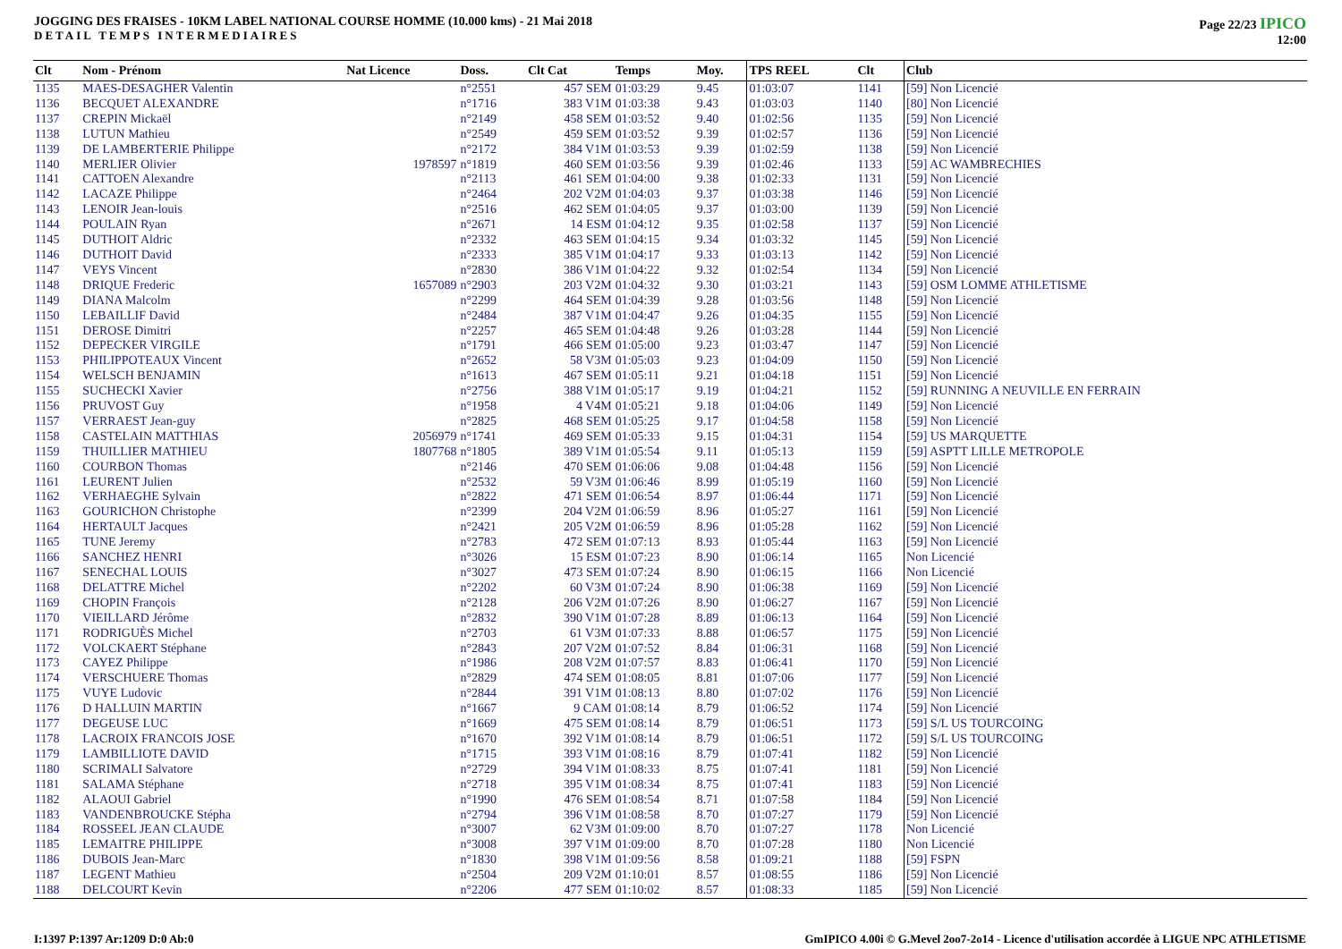JOGGING DES FRAISES - 10KM LABEL NATIONAL COURSE HOMME (10.000 kms) - 21 Mai 2018
DETAIL TEMPS INTERMEDIAIRES
Page 22/23 IPICO
12:00
| Clt | Nom - Prénom | Nat Licence | Doss. | Clt Cat | Temps | Moy. | TPS REEL | Clt | Club |
| --- | --- | --- | --- | --- | --- | --- | --- | --- | --- |
| 1135 | MAES-DESAGHER Valentin | | n°2551 | 457 SEM | 01:03:29 | 9.45 | 01:03:07 | 1141 | [59] Non Licencié |
| 1136 | BECQUET ALEXANDRE | | n°1716 | 383 V1M | 01:03:38 | 9.43 | 01:03:03 | 1140 | [80] Non Licencié |
| 1137 | CREPIN Mickaël | | n°2149 | 458 SEM | 01:03:52 | 9.40 | 01:02:56 | 1135 | [59] Non Licencié |
| 1138 | LUTUN Mathieu | | n°2549 | 459 SEM | 01:03:52 | 9.39 | 01:02:57 | 1136 | [59] Non Licencié |
| 1139 | DE LAMBERTERIE Philippe | | n°2172 | 384 V1M | 01:03:53 | 9.39 | 01:02:59 | 1138 | [59] Non Licencié |
| 1140 | MERLIER Olivier | 1978597 | n°1819 | 460 SEM | 01:03:56 | 9.39 | 01:02:46 | 1133 | [59] AC WAMBRECHIES |
| 1141 | CATTOEN Alexandre | | n°2113 | 461 SEM | 01:04:00 | 9.38 | 01:02:33 | 1131 | [59] Non Licencié |
| 1142 | LACAZE Philippe | | n°2464 | 202 V2M | 01:04:03 | 9.37 | 01:03:38 | 1146 | [59] Non Licencié |
| 1143 | LENOIR Jean-louis | | n°2516 | 462 SEM | 01:04:05 | 9.37 | 01:03:00 | 1139 | [59] Non Licencié |
| 1144 | POULAIN Ryan | | n°2671 | 14 ESM | 01:04:12 | 9.35 | 01:02:58 | 1137 | [59] Non Licencié |
| 1145 | DUTHOIT Aldric | | n°2332 | 463 SEM | 01:04:15 | 9.34 | 01:03:32 | 1145 | [59] Non Licencié |
| 1146 | DUTHOIT David | | n°2333 | 385 V1M | 01:04:17 | 9.33 | 01:03:13 | 1142 | [59] Non Licencié |
| 1147 | VEYS Vincent | | n°2830 | 386 V1M | 01:04:22 | 9.32 | 01:02:54 | 1134 | [59] Non Licencié |
| 1148 | DRIQUE Frederic | 1657089 | n°2903 | 203 V2M | 01:04:32 | 9.30 | 01:03:21 | 1143 | [59] OSM LOMME ATHLETISME |
| 1149 | DIANA Malcolm | | n°2299 | 464 SEM | 01:04:39 | 9.28 | 01:03:56 | 1148 | [59] Non Licencié |
| 1150 | LEBAILLIF David | | n°2484 | 387 V1M | 01:04:47 | 9.26 | 01:04:35 | 1155 | [59] Non Licencié |
| 1151 | DEROSE Dimitri | | n°2257 | 465 SEM | 01:04:48 | 9.26 | 01:03:28 | 1144 | [59] Non Licencié |
| 1152 | DEPECKER VIRGILE | | n°1791 | 466 SEM | 01:05:00 | 9.23 | 01:03:47 | 1147 | [59] Non Licencié |
| 1153 | PHILIPPOTEAUX Vincent | | n°2652 | 58 V3M | 01:05:03 | 9.23 | 01:04:09 | 1150 | [59] Non Licencié |
| 1154 | WELSCH BENJAMIN | | n°1613 | 467 SEM | 01:05:11 | 9.21 | 01:04:18 | 1151 | [59] Non Licencié |
| 1155 | SUCHECKI Xavier | | n°2756 | 388 V1M | 01:05:17 | 9.19 | 01:04:21 | 1152 | [59] RUNNING A NEUVILLE EN FERRAIN |
| 1156 | PRUVOST Guy | | n°1958 | 4 V4M | 01:05:21 | 9.18 | 01:04:06 | 1149 | [59] Non Licencié |
| 1157 | VERRAEST Jean-guy | | n°2825 | 468 SEM | 01:05:25 | 9.17 | 01:04:58 | 1158 | [59] Non Licencié |
| 1158 | CASTELAIN MATTHIAS | 2056979 | n°1741 | 469 SEM | 01:05:33 | 9.15 | 01:04:31 | 1154 | [59] US MARQUETTE |
| 1159 | THUILLIER MATHIEU | 1807768 | n°1805 | 389 V1M | 01:05:54 | 9.11 | 01:05:13 | 1159 | [59] ASPTT LILLE METROPOLE |
| 1160 | COURBON Thomas | | n°2146 | 470 SEM | 01:06:06 | 9.08 | 01:04:48 | 1156 | [59] Non Licencié |
| 1161 | LEURENT Julien | | n°2532 | 59 V3M | 01:06:46 | 8.99 | 01:05:19 | 1160 | [59] Non Licencié |
| 1162 | VERHAEGHE Sylvain | | n°2822 | 471 SEM | 01:06:54 | 8.97 | 01:06:44 | 1171 | [59] Non Licencié |
| 1163 | GOURICHON Christophe | | n°2399 | 204 V2M | 01:06:59 | 8.96 | 01:05:27 | 1161 | [59] Non Licencié |
| 1164 | HERTAULT Jacques | | n°2421 | 205 V2M | 01:06:59 | 8.96 | 01:05:28 | 1162 | [59] Non Licencié |
| 1165 | TUNE Jeremy | | n°2783 | 472 SEM | 01:07:13 | 8.93 | 01:05:44 | 1163 | [59] Non Licencié |
| 1166 | SANCHEZ HENRI | | n°3026 | 15 ESM | 01:07:23 | 8.90 | 01:06:14 | 1165 | Non Licencié |
| 1167 | SENECHAL LOUIS | | n°3027 | 473 SEM | 01:07:24 | 8.90 | 01:06:15 | 1166 | Non Licencié |
| 1168 | DELATTRE Michel | | n°2202 | 60 V3M | 01:07:24 | 8.90 | 01:06:38 | 1169 | [59] Non Licencié |
| 1169 | CHOPIN François | | n°2128 | 206 V2M | 01:07:26 | 8.90 | 01:06:27 | 1167 | [59] Non Licencié |
| 1170 | VIEILLARD Jérôme | | n°2832 | 390 V1M | 01:07:28 | 8.89 | 01:06:13 | 1164 | [59] Non Licencié |
| 1171 | RODRIGUÈS Michel | | n°2703 | 61 V3M | 01:07:33 | 8.88 | 01:06:57 | 1175 | [59] Non Licencié |
| 1172 | VOLCKAERT Stéphane | | n°2843 | 207 V2M | 01:07:52 | 8.84 | 01:06:31 | 1168 | [59] Non Licencié |
| 1173 | CAYEZ Philippe | | n°1986 | 208 V2M | 01:07:57 | 8.83 | 01:06:41 | 1170 | [59] Non Licencié |
| 1174 | VERSCHUERE Thomas | | n°2829 | 474 SEM | 01:08:05 | 8.81 | 01:07:06 | 1177 | [59] Non Licencié |
| 1175 | VUYE Ludovic | | n°2844 | 391 V1M | 01:08:13 | 8.80 | 01:07:02 | 1176 | [59] Non Licencié |
| 1176 | D HALLUIN MARTIN | | n°1667 | 9 CAM | 01:08:14 | 8.79 | 01:06:52 | 1174 | [59] Non Licencié |
| 1177 | DEGEUSE LUC | | n°1669 | 475 SEM | 01:08:14 | 8.79 | 01:06:51 | 1173 | [59] S/L US TOURCOING |
| 1178 | LACROIX FRANCOIS JOSE | | n°1670 | 392 V1M | 01:08:14 | 8.79 | 01:06:51 | 1172 | [59] S/L US TOURCOING |
| 1179 | LAMBILLIOTE DAVID | | n°1715 | 393 V1M | 01:08:16 | 8.79 | 01:07:41 | 1182 | [59] Non Licencié |
| 1180 | SCRIMALI Salvatore | | n°2729 | 394 V1M | 01:08:33 | 8.75 | 01:07:41 | 1181 | [59] Non Licencié |
| 1181 | SALAMA Stéphane | | n°2718 | 395 V1M | 01:08:34 | 8.75 | 01:07:41 | 1183 | [59] Non Licencié |
| 1182 | ALAOUI Gabriel | | n°1990 | 476 SEM | 01:08:54 | 8.71 | 01:07:58 | 1184 | [59] Non Licencié |
| 1183 | VANDENBROUCKE Stépha | | n°2794 | 396 V1M | 01:08:58 | 8.70 | 01:07:27 | 1179 | [59] Non Licencié |
| 1184 | ROSSEEL JEAN CLAUDE | | n°3007 | 62 V3M | 01:09:00 | 8.70 | 01:07:27 | 1178 | Non Licencié |
| 1185 | LEMAITRE PHILIPPE | | n°3008 | 397 V1M | 01:09:00 | 8.70 | 01:07:28 | 1180 | Non Licencié |
| 1186 | DUBOIS Jean-Marc | | n°1830 | 398 V1M | 01:09:56 | 8.58 | 01:09:21 | 1188 | [59] FSPN |
| 1187 | LEGENT Mathieu | | n°2504 | 209 V2M | 01:10:01 | 8.57 | 01:08:55 | 1186 | [59] Non Licencié |
| 1188 | DELCOURT Kevin | | n°2206 | 477 SEM | 01:10:02 | 8.57 | 01:08:33 | 1185 | [59] Non Licencié |
I:1397 P:1397 Ar:1209 D:0 Ab:0 GmIPICO 4.00i © G.Mevel 2oo7-2o14 - Licence d'utilisation accordée à LIGUE NPC ATHLETISME